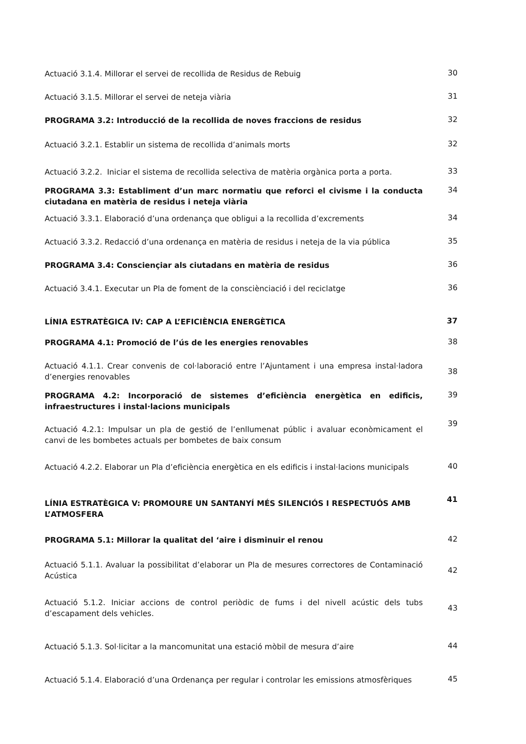Actuació 3.1.4. Millorar el servei de recollida de Residus de Rebuig
30
Actuació 3.1.5. Millorar el servei de neteja viària
31
PROGRAMA 3.2: Introducció de la recollida de noves fraccions de residus
32
Actuació 3.2.1. Establir un sistema de recollida d’animals morts
32
Actuació 3.2.2. Iniciar el sistema de recollida selectiva de matèria orgànica porta a porta.
33
PROGRAMA 3.3: Establiment d’un marc normatiu que reforci el civisme i la conducta ciutadana en matèria de residus i neteja viària
34
Actuació 3.3.1. Elaboració d’una ordenança que obligui a la recollida d’excrements
34
Actuació 3.3.2. Redacció d’una ordenança en matèria de residus i neteja de la via pública
35
PROGRAMA 3.4: Consciençiar als ciutadans en matèria de residus
36
Actuació 3.4.1. Executar un Pla de foment de la consciènciació i del reciclatge
36
LÍNIA ESTRATÈGICA IV: CAP A L’EFICIÈNCIA ENERGÈTICA
37
PROGRAMA 4.1: Promoció de l’ús de les energies renovables
38
Actuació 4.1.1. Crear convenis de col·laboració entre l’Ajuntament i una empresa instal·ladora d’energies renovables
38
PROGRAMA 4.2: Incorporació de sistemes d’eficiència energètica en edificis, infraestructures i instal·lacions municipals
39
Actuació 4.2.1: Impulsar un pla de gestió de l’enllumenat públic i avaluar econòmicament el canvi de les bombetes actuals per bombetes de baix consum
39
Actuació 4.2.2. Elaborar un Pla d’eficiència energètica en els edificis i instal·lacions municipals
40
LÍNIA ESTRATÈGICA V: PROMOURE UN SANTANYÍ MÉS SILENCIÓS I RESPECTUÓS AMB L’ATMOSFERA
41
PROGRAMA 5.1: Millorar la qualitat del ‘aire i disminuir el renou
42
Actuació 5.1.1. Avaluar la possibilitat d’elaborar un Pla de mesures correctores de Contaminació Acústica
42
Actuació 5.1.2. Iniciar accions de control periòdic de fums i del nivell acústic dels tubs d’escapament dels vehicles.
43
Actuació 5.1.3. Sol·licitar a la mancomunitat una estació mòbil de mesura d’aire
44
Actuació 5.1.4. Elaboració d’una Ordenança per regular i controlar les emissions atmosfèriques
45